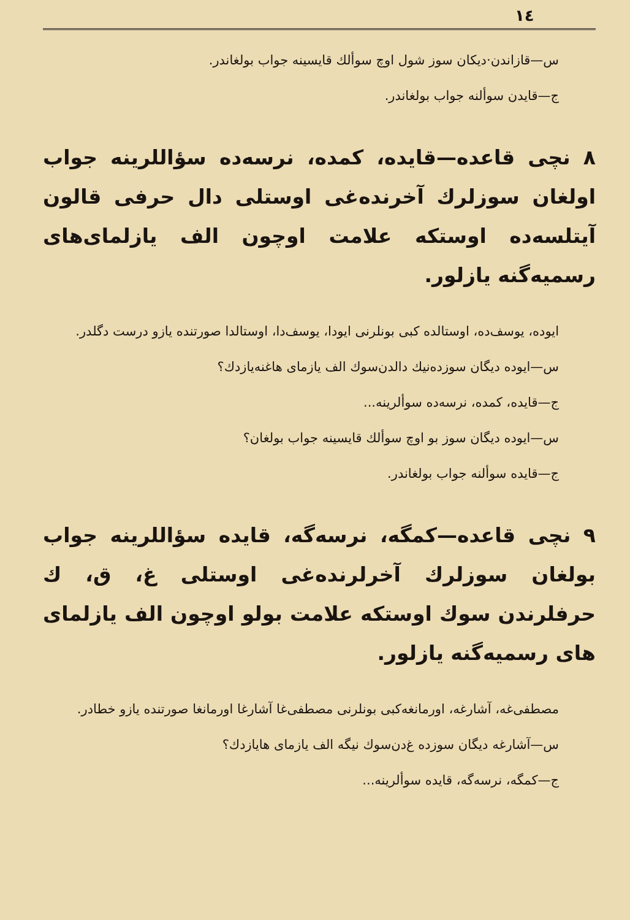١٤
س—قازاندن·دیکان سوز شول اوچ سوألك قایسینه جواب بولغاندر.
ج—قایدن سوألنه جواب بولغاندر.
٨ نچی قاعده—قایده، کمده، نرسه‌ده سؤاللرینه جواب اولغان سوزلرك آخرنده‌غی اوستلی دال حرفی قالون آیتلسه‌ده اوستکه علامت اوچون الف یازلمای‌های رسمیه‌گنه یازلور.
ایوده، یوسف‌ده، اوستالده کبی بونلرنی ایودا، یوسف‌دا، اوستالدا صورتنده یازو درست دگلدر.
س—ایوده دیگان سوزده‌نیك دالدن‌سوك الف یازمای هاغنه‌یازدك؟
ج—قایده، کمده، نرسه‌ده سوألرینه...
س—ایوده دیگان سوز بو اوچ سوألك قایسینه جواب بولغان؟
ج—قایده سوألنه جواب بولغاندر.
٩ نچی قاعده—کمگه، نرسه‌گه، قایده سؤاللرینه جواب بولغان سوزلرك آخرلرنده‌غی اوستلی غ، ق، ك حرفلرندن سوك اوستکه علامت بولو اوچون الف یازلمای های رسمیه‌گنه یازلور.
مصطفی‌غه، آشارغه، اورمانغه‌کبی بونلرنی مصطفی‌غا آشارغا اورمانغا صورتنده یازو خطادر.
س—آشارغه دیگان سوزده غ‌دن‌سوك نیگه الف یازمای هایازدك؟
ج—کمگه، نرسه‌گه، قایده سوألرینه...